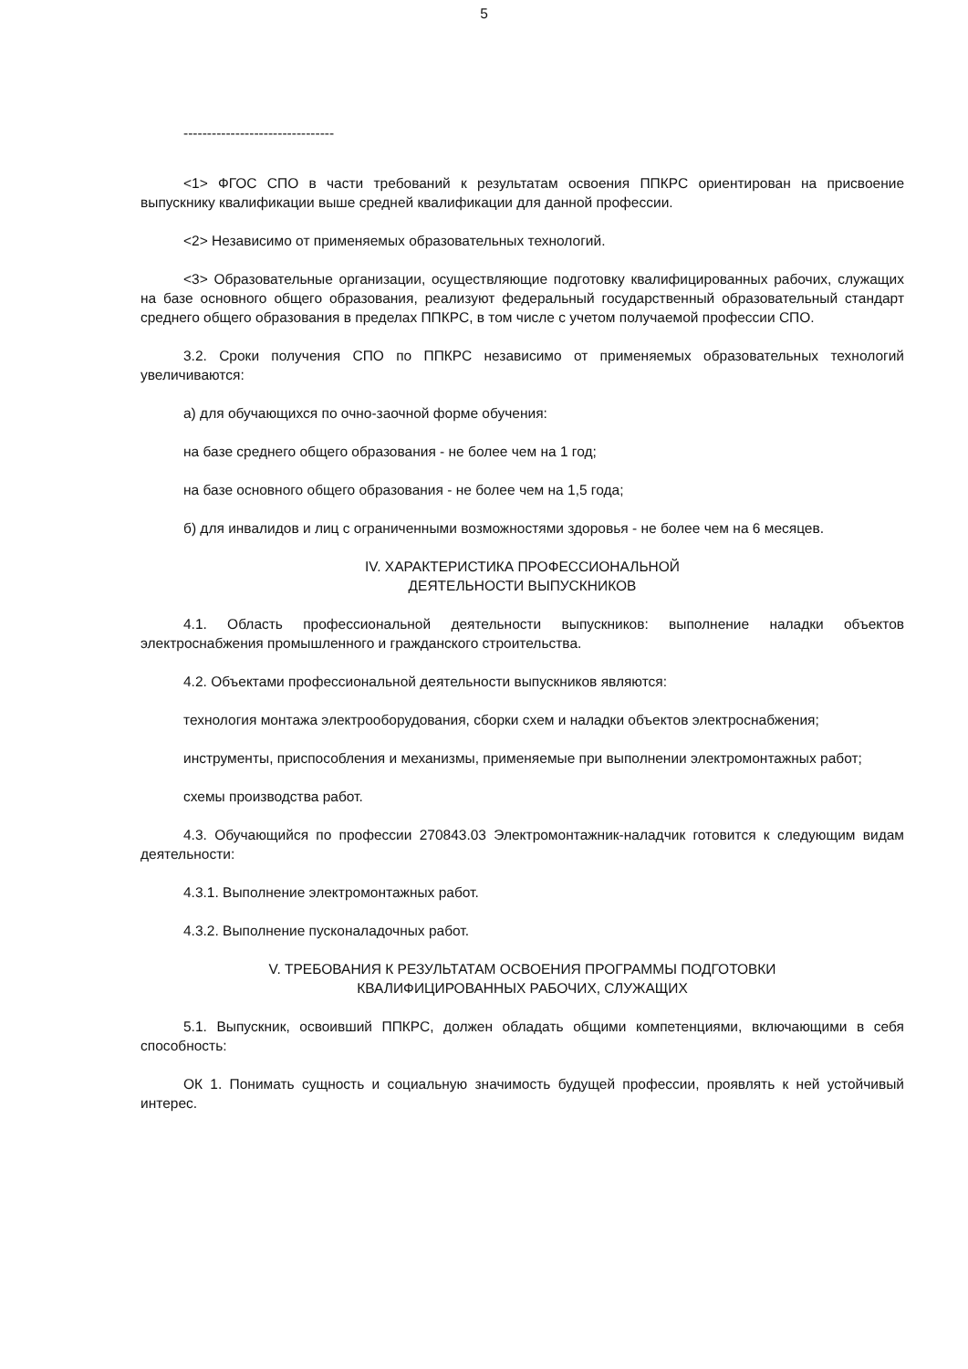5
--------------------------------
<1> ФГОС СПО в части требований к результатам освоения ППКРС ориентирован на присвоение выпускнику квалификации выше средней квалификации для данной профессии.
<2> Независимо от применяемых образовательных технологий.
<3> Образовательные организации, осуществляющие подготовку квалифицированных рабочих, служащих на базе основного общего образования, реализуют федеральный государственный образовательный стандарт среднего общего образования в пределах ППКРС, в том числе с учетом получаемой профессии СПО.
3.2. Сроки получения СПО по ППКРС независимо от применяемых образовательных технологий увеличиваются:
а) для обучающихся по очно-заочной форме обучения:
на базе среднего общего образования - не более чем на 1 год;
на базе основного общего образования - не более чем на 1,5 года;
б) для инвалидов и лиц с ограниченными возможностями здоровья - не более чем на 6 месяцев.
IV. ХАРАКТЕРИСТИКА ПРОФЕССИОНАЛЬНОЙ
ДЕЯТЕЛЬНОСТИ ВЫПУСКНИКОВ
4.1. Область профессиональной деятельности выпускников: выполнение наладки объектов электроснабжения промышленного и гражданского строительства.
4.2. Объектами профессиональной деятельности выпускников являются:
технология монтажа электрооборудования, сборки схем и наладки объектов электроснабжения;
инструменты, приспособления и механизмы, применяемые при выполнении электромонтажных работ;
схемы производства работ.
4.3. Обучающийся по профессии 270843.03 Электромонтажник-наладчик готовится к следующим видам деятельности:
4.3.1. Выполнение электромонтажных работ.
4.3.2. Выполнение пусконаладочных работ.
V. ТРЕБОВАНИЯ К РЕЗУЛЬТАТАМ ОСВОЕНИЯ ПРОГРАММЫ ПОДГОТОВКИ
КВАЛИФИЦИРОВАННЫХ РАБОЧИХ, СЛУЖАЩИХ
5.1. Выпускник, освоивший ППКРС, должен обладать общими компетенциями, включающими в себя способность:
ОК 1. Понимать сущность и социальную значимость будущей профессии, проявлять к ней устойчивый интерес.